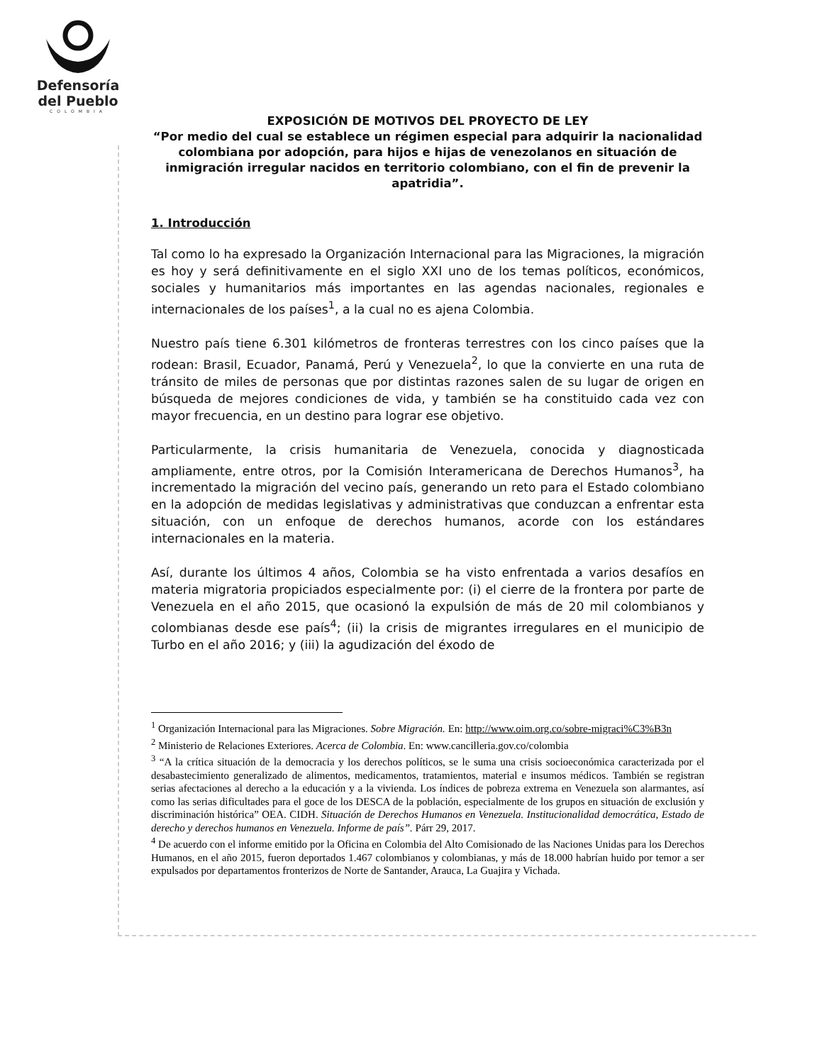Defensoría
del Pueblo
COLOMBIA
EXPOSICIÓN DE MOTIVOS DEL PROYECTO DE LEY
“Por medio del cual se establece un régimen especial para adquirir la nacionalidad colombiana por adopción, para hijos e hijas de venezolanos en situación de inmigración irregular nacidos en territorio colombiano, con el fin de prevenir la apatridia”.
1. Introducción
Tal como lo ha expresado la Organización Internacional para las Migraciones, la migración es hoy y será definitivamente en el siglo XXI uno de los temas políticos, económicos, sociales y humanitarios más importantes en las agendas nacionales, regionales e internacionales de los países<sup>1</sup>, a la cual no es ajena Colombia.
Nuestro país tiene 6.301 kilómetros de fronteras terrestres con los cinco países que la rodean: Brasil, Ecuador, Panamá, Perú y Venezuela<sup>2</sup>, lo que la convierte en una ruta de tránsito de miles de personas que por distintas razones salen de su lugar de origen en búsqueda de mejores condiciones de vida, y también se ha constituido cada vez con mayor frecuencia, en un destino para lograr ese objetivo.
Particularmente, la crisis humanitaria de Venezuela, conocida y diagnosticada ampliamente, entre otros, por la Comisión Interamericana de Derechos Humanos<sup>3</sup>, ha incrementado la migración del vecino país, generando un reto para el Estado colombiano en la adopción de medidas legislativas y administrativas que conduzcan a enfrentar esta situación, con un enfoque de derechos humanos, acorde con los estándares internacionales en la materia.
Así, durante los últimos 4 años, Colombia se ha visto enfrentada a varios desafíos en materia migratoria propiciados especialmente por: (i) el cierre de la frontera por parte de Venezuela en el año 2015, que ocasionó la expulsión de más de 20 mil colombianos y colombianas desde ese país<sup>4</sup>; (ii) la crisis de migrantes irregulares en el municipio de Turbo en el año 2016; y (iii) la agudización del éxodo de
<sup>1</sup> Organización Internacional para las Migraciones. Sobre Migración. En: http://www.oim.org.co/sobre-migraci%C3%B3n
<sup>2</sup> Ministerio de Relaciones Exteriores. Acerca de Colombia. En: www.cancilleria.gov.co/colombia
<sup>3</sup> “A la crítica situación de la democracia y los derechos políticos, se le suma una crisis socioeconómica caracterizada por el desabastecimiento generalizado de alimentos, medicamentos, tratamientos, material e insumos médicos. También se registran serias afectaciones al derecho a la educación y a la vivienda. Los índices de pobreza extrema en Venezuela son alarmantes, así como las serias dificultades para el goce de los DESCA de la población, especialmente de los grupos en situación de exclusión y discriminación histórica” OEA. CIDH. Situación de Derechos Humanos en Venezuela. Institucionalidad democrática, Estado de derecho y derechos humanos en Venezuela. Informe de país”. Párr 29, 2017.
<sup>4</sup> De acuerdo con el informe emitido por la Oficina en Colombia del Alto Comisionado de las Naciones Unidas para los Derechos Humanos, en el año 2015, fueron deportados 1.467 colombianos y colombianas, y más de 18.000 habrían huido por temor a ser expulsados por departamentos fronterizos de Norte de Santander, Arauca, La Guajira y Vichada.